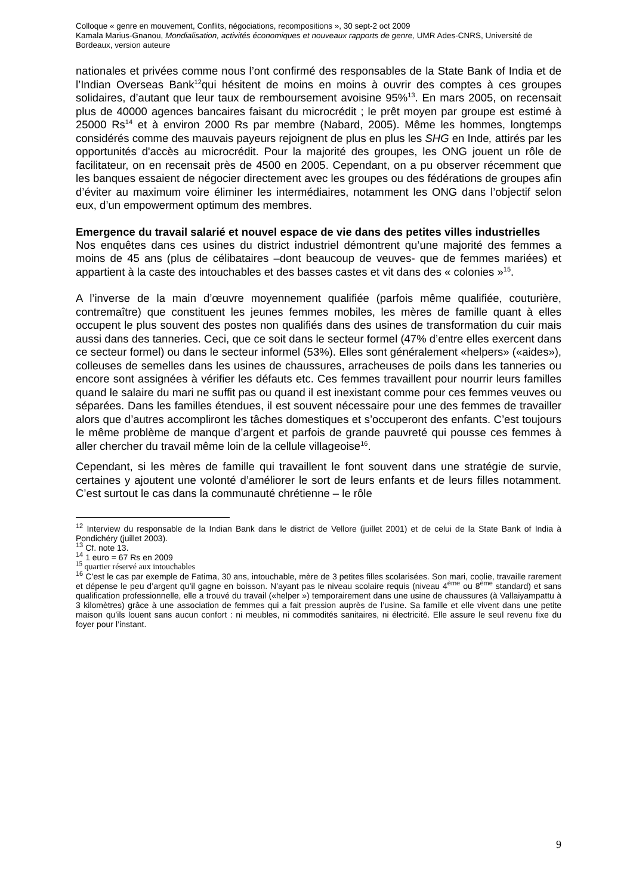Colloque « genre en mouvement, Conflits, négociations, recompositions », 30 sept-2 oct 2009
Kamala Marius-Gnanou, Mondialisation, activités économiques et nouveaux rapports de genre, UMR Ades-CNRS, Université de Bordeaux, version auteure
nationales et privées comme nous l’ont confirmé des responsables de la State Bank of India et de l’Indian Overseas Bank<sup>12</sup>qui hésitent de moins en moins à ouvrir des comptes à ces groupes solidaires, d’autant que leur taux de remboursement avoisine 95%<sup>13</sup>. En mars 2005, on recensait plus de 40000 agences bancaires faisant du microcrédit ; le prêt moyen par groupe est estimé à 25000 Rs<sup>14</sup> et à environ 2000 Rs par membre (Nabard, 2005). Même les hommes, longtemps considérés comme des mauvais payeurs rejoignent de plus en plus les SHG en Inde, attirés par les opportunités d'accès au microcrédit. Pour la majorité des groupes, les ONG jouent un rôle de facilitateur, on en recensait près de 4500 en 2005. Cependant, on a pu observer récemment que les banques essaient de négocier directement avec les groupes ou des fédérations de groupes afin d’éviter au maximum voire éliminer les intermédiaires, notamment les ONG dans l’objectif selon eux, d’un empowerment optimum des membres.
Emergence du travail salarié et nouvel espace de vie dans des petites villes industrielles
Nos enquêtes dans ces usines du district industriel démontrent qu’une majorité des femmes a moins de 45 ans (plus de célibataires –dont beaucoup de veuves- que de femmes mariées) et appartient à la caste des intouchables et des basses castes et vit dans des « colonies »<sup>15</sup>.
A l’inverse de la main d’œuvre moyennement qualifiée (parfois même qualifiée, couturière, contremaître) que constituent les jeunes femmes mobiles, les mères de famille quant à elles occupent le plus souvent des postes non qualifiés dans des usines de transformation du cuir mais aussi dans des tanneries. Ceci, que ce soit dans le secteur formel (47% d’entre elles exercent dans ce secteur formel) ou dans le secteur informel (53%). Elles sont généralement «helpers» («aides»), colleuses de semelles dans les usines de chaussures, arracheuses de poils dans les tanneries ou encore sont assignées à vérifier les défauts etc. Ces femmes travaillent pour nourrir leurs familles quand le salaire du mari ne suffit pas ou quand il est inexistant comme pour ces femmes veuves ou séparées. Dans les familles étendues, il est souvent nécessaire pour une des femmes de travailler alors que d’autres accompliront les tâches domestiques et s’occuperont des enfants. C’est toujours le même problème de manque d’argent et parfois de grande pauvreté qui pousse ces femmes à aller chercher du travail même loin de la cellule villageoise<sup>16</sup>.
Cependant, si les mères de famille qui travaillent le font souvent dans une stratégie de survie, certaines y ajoutent une volonté d’améliorer le sort de leurs enfants et de leurs filles notamment. C’est surtout le cas dans la communauté chrétienne – le rôle
<sup>12</sup> Interview du responsable de la Indian Bank dans le district de Vellore (juillet 2001) et de celui de la State Bank of India à Pondichéry (juillet 2003).
<sup>13</sup> Cf. note 13.
<sup>14</sup> 1 euro = 67 Rs en 2009
<sup>15</sup> quartier réservé aux intouchables
<sup>16</sup> C’est le cas par exemple de Fatima, 30 ans, intouchable, mère de 3 petites filles scolarisées. Son mari, coolie, travaille rarement et dépense le peu d’argent qu’il gagne en boisson. N’ayant pas le niveau scolaire requis (niveau 4<sup>ème</sup> ou 8<sup>ème</sup> standard) et sans qualification professionnelle, elle a trouvé du travail («helper ») temporairement dans une usine de chaussures (à Vallaiyampattu à 3 kilomètres) grâce à une association de femmes qui a fait pression auprès de l’usine. Sa famille et elle vivent dans une petite maison qu’ils louent sans aucun confort : ni meubles, ni commodités sanitaires, ni électricité. Elle assure le seul revenu fixe du foyer pour l’instant.
9